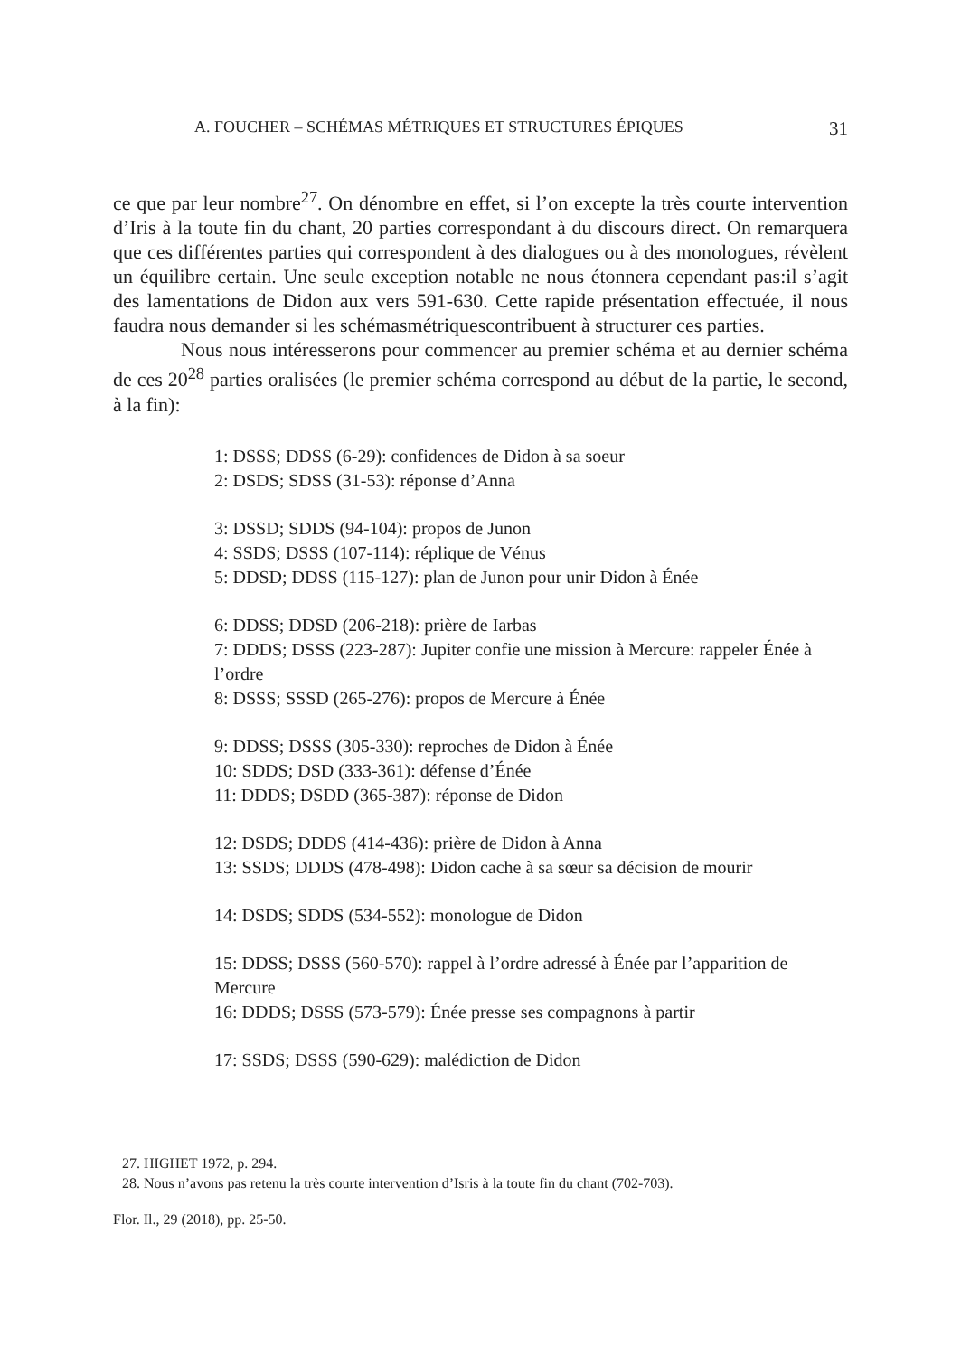A. FOUCHER – SCHÉMAS MÉTRIQUES ET STRUCTURES ÉPIQUES 31
ce que par leur nombre<sup>27</sup>. On dénombre en effet, si l’on excepte la très courte intervention d’Iris à la toute fin du chant, 20 parties correspondant à du discours direct. On remarquera que ces différentes parties qui correspondent à des dialogues ou à des monologues, révèlent un équilibre certain. Une seule exception notable ne nous étonnera cependant pas:il s’agit des lamentations de Didon aux vers 591-630. Cette rapide présentation effectuée, il nous faudra nous demander si les schémasmétriquescontribuent à structurer ces parties.
Nous nous intéresserons pour commencer au premier schéma et au dernier schéma de ces 20<sup>28</sup> parties oralisées (le premier schéma correspond au début de la partie, le second, à la fin):
1: DSSS; DDSS (6-29): confidences de Didon à sa soeur
2: DSDS; SDSS (31-53): réponse d’Anna
3: DSSD; SDDS (94-104): propos de Junon
4: SSDS; DSSS (107-114): réplique de Vénus
5: DDSD; DDSS (115-127): plan de Junon pour unir Didon à Énée
6: DDSS; DDSD (206-218): prière de Iarbas
7: DDDS; DSSS (223-287): Jupiter confie une mission à Mercure: rappeler Énée à l’ordre
8: DSSS; SSSD (265-276): propos de Mercure à Énée
9: DDSS; DSSS (305-330): reproches de Didon à Énée
10: SDDS; DSD (333-361): défense d’Énée
11: DDDS; DSDD (365-387): réponse de Didon
12: DSDS; DDDS (414-436): prière de Didon à Anna
13: SSDS; DDDS (478-498): Didon cache à sa sœur sa décision de mourir
14: DSDS; SDDS (534-552): monologue de Didon
15: DDSS; DSSS (560-570): rappel à l’ordre adressé à Énée par l’apparition de Mercure
16: DDDS; DSSS (573-579): Énée presse ses compagnons à partir
17: SSDS; DSSS (590-629): malédiction de Didon
27. HIGHET 1972, p. 294.
28. Nous n’avons pas retenu la très courte intervention d’Isris à la toute fin du chant (702-703).
Flor. Il., 29 (2018), pp. 25-50.